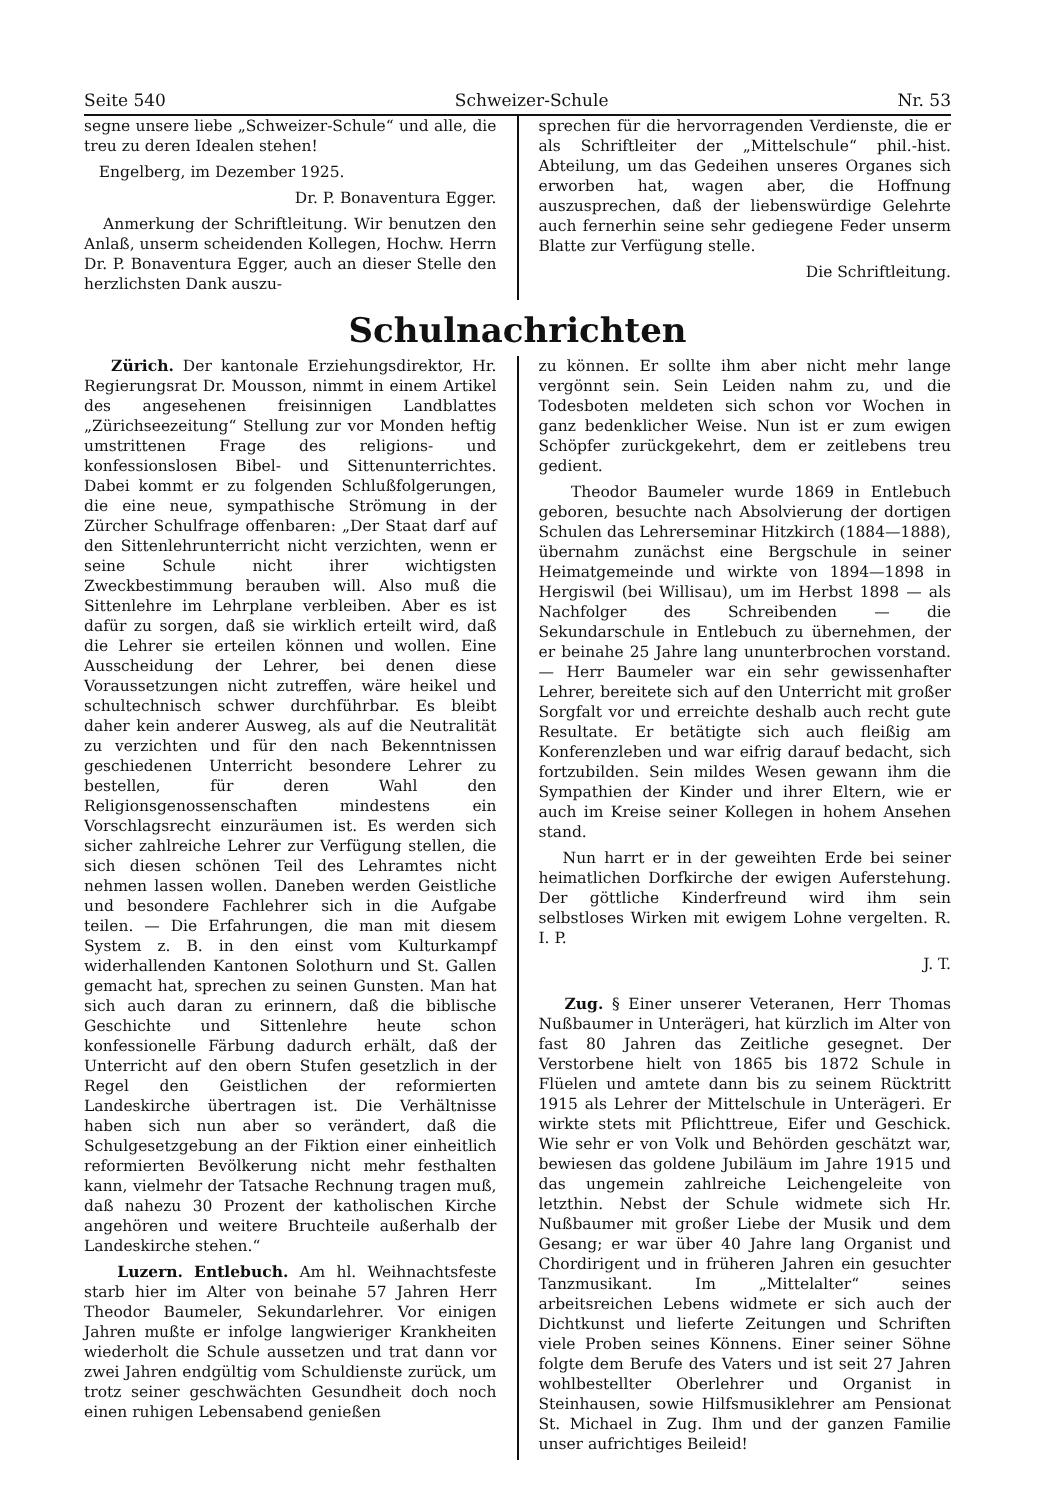Seite 540 Schweizer-Schule Nr. 53
segne unsere liebe „Schweizer-Schule“ und alle, die treu zu deren Idealen stehen!
Engelberg, im Dezember 1925.
Dr. P. Bonaventura Egger.
Anmerkung der Schriftleitung. Wir benutzen den Anlaß, unserm scheidenden Kollegen, Hochw. Herrn Dr. P. Bonaventura Egger, auch an dieser Stelle den herzlichsten Dank auszu-
sprechen für die hervorragenden Verdienste, die er als Schriftleiter der „Mittelschule“ phil.-hist. Abteilung, um das Gedeihen unseres Organes sich erworben hat, wagen aber, die Hoffnung auszusprechen, daß der liebenswürdige Gelehrte auch fernerhin seine sehr gediegene Feder unserm Blatte zur Verfügung stelle.
Die Schriftleitung.
Schulnachrichten
Zürich. Der kantonale Erziehungsdirektor, Hr. Regierungsrat Dr. Mousson, nimmt in einem Artikel des angesehenen freisinnigen Landblattes „Zürichseezeitung“ Stellung zur vor Monden heftig umstrittenen Frage des religions- und konfessionslosen Bibel- und Sittenunterrichtes. Dabei kommt er zu folgenden Schlußfolgerungen, die eine neue, sympathische Strömung in der Zürcher Schulfrage offenbaren: „Der Staat darf auf den Sittenlehrunterricht nicht verzichten, wenn er seine Schule nicht ihrer wichtigsten Zweckbestimmung berauben will. Also muß die Sittenlehre im Lehrplane verbleiben. Aber es ist dafür zu sorgen, daß sie wirklich erteilt wird, daß die Lehrer sie erteilen können und wollen. Eine Ausscheidung der Lehrer, bei denen diese Voraussetzungen nicht zutreffen, wäre heikel und schultechnisch schwer durchführbar. Es bleibt daher kein anderer Ausweg, als auf die Neutralität zu verzichten und für den nach Bekenntnissen geschiedenen Unterricht besondere Lehrer zu bestellen, für deren Wahl den Religionsgenossenschaften mindestens ein Vorschlagsrecht einzuräumen ist. Es werden sich sicher zahlreiche Lehrer zur Verfügung stellen, die sich diesen schönen Teil des Lehramtes nicht nehmen lassen wollen. Daneben werden Geistliche und besondere Fachlehrer sich in die Aufgabe teilen. — Die Erfahrungen, die man mit diesem System z. B. in den einst vom Kulturkampf widerhallenden Kantonen Solothurn und St. Gallen gemacht hat, sprechen zu seinen Gunsten. Man hat sich auch daran zu erinnern, daß die biblische Geschichte und Sittenlehre heute schon konfessionelle Färbung dadurch erhält, daß der Unterricht auf den obern Stufen gesetzlich in der Regel den Geistlichen der reformierten Landeskirche übertragen ist. Die Verhältnisse haben sich nun aber so verändert, daß die Schulgesetzgebung an der Fiktion einer einheitlich reformierten Bevölkerung nicht mehr festhalten kann, vielmehr der Tatsache Rechnung tragen muß, daß nahezu 30 Prozent der katholischen Kirche angehören und weitere Bruchteile außerhalb der Landeskirche stehen.“
Luzern. Entlebuch. Am hl. Weihnachtsfeste starb hier im Alter von beinahe 57 Jahren Herr Theodor Baumeler, Sekundarlehrer. Vor einigen Jahren mußte er infolge langwieriger Krankheiten wiederholt die Schule aussetzen und trat dann vor zwei Jahren endgültig vom Schuldienste zurück, um trotz seiner geschwächten Gesundheit doch noch einen ruhigen Lebensabend genießen
zu können. Er sollte ihm aber nicht mehr lange vergönnt sein. Sein Leiden nahm zu, und die Todesboten meldeten sich schon vor Wochen in ganz bedenklicher Weise. Nun ist er zum ewigen Schöpfer zurückgekehrt, dem er zeitlebens treu gedient.
Theodor Baumeler wurde 1869 in Entlebuch geboren, besuchte nach Absolvierung der dortigen Schulen das Lehrerseminar Hitzkirch (1884—1888), übernahm zunächst eine Bergschule in seiner Heimatgemeinde und wirkte von 1894—1898 in Hergiswil (bei Willisau), um im Herbst 1898 — als Nachfolger des Schreibenden — die Sekundarschule in Entlebuch zu übernehmen, der er beinahe 25 Jahre lang ununterbrochen vorstand. — Herr Baumeler war ein sehr gewissenhafter Lehrer, bereitete sich auf den Unterricht mit großer Sorgfalt vor und erreichte deshalb auch recht gute Resultate. Er betätigte sich auch fleißig am Konferenzleben und war eifrig darauf bedacht, sich fortzubilden. Sein mildes Wesen gewann ihm die Sympathien der Kinder und ihrer Eltern, wie er auch im Kreise seiner Kollegen in hohem Ansehen stand.
Nun harrt er in der geweihten Erde bei seiner heimatlichen Dorfkirche der ewigen Auferstehung. Der göttliche Kinderfreund wird ihm sein selbstloses Wirken mit ewigem Lohne vergelten. R. I. P.
J. T.
Zug. § Einer unserer Veteranen, Herr Thomas Nußbaumer in Unterägeri, hat kürzlich im Alter von fast 80 Jahren das Zeitliche gesegnet. Der Verstorbene hielt von 1865 bis 1872 Schule in Flüelen und amtete dann bis zu seinem Rücktritt 1915 als Lehrer der Mittelschule in Unterägeri. Er wirkte stets mit Pflichttreue, Eifer und Geschick. Wie sehr er von Volk und Behörden geschätzt war, bewiesen das goldene Jubiläum im Jahre 1915 und das ungemein zahlreiche Leichengeleite von letzthin. Nebst der Schule widmete sich Hr. Nußbaumer mit großer Liebe der Musik und dem Gesang; er war über 40 Jahre lang Organist und Chordirigent und in früheren Jahren ein gesuchter Tanzmusikant. Im „Mittelalter“ seines arbeitsreichen Lebens widmete er sich auch der Dichtkunst und lieferte Zeitungen und Schriften viele Proben seines Könnens. Einer seiner Söhne folgte dem Berufe des Vaters und ist seit 27 Jahren wohlbestellter Oberlehrer und Organist in Steinhausen, sowie Hilfsmusiklehrer am Pensionat St. Michael in Zug. Ihm und der ganzen Familie unser aufrichtiges Beileid!